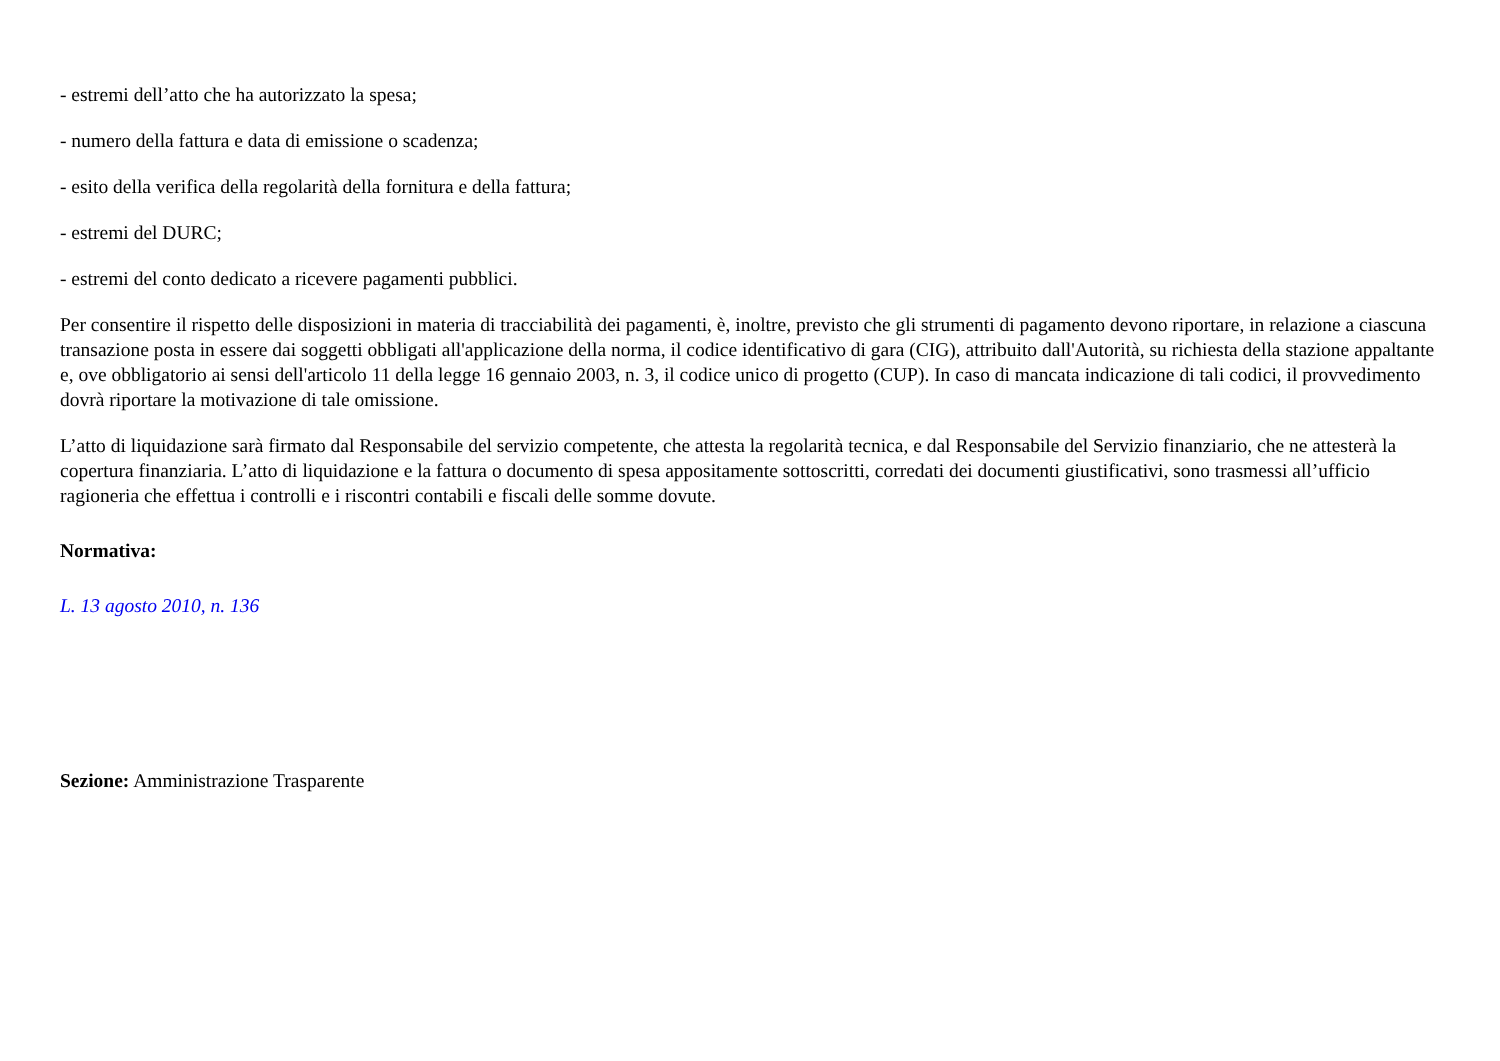- estremi dell’atto che ha autorizzato la spesa;
- numero della fattura e data di emissione o scadenza;
- esito della verifica della regolarità della fornitura e della fattura;
- estremi del DURC;
- estremi del conto dedicato a ricevere pagamenti pubblici.
Per consentire il rispetto delle disposizioni in materia di tracciabilità dei pagamenti, è, inoltre, previsto che gli strumenti di pagamento devono riportare, in relazione a ciascuna transazione posta in essere dai soggetti obbligati all'applicazione della norma, il codice identificativo di gara (CIG), attribuito dall'Autorità, su richiesta della stazione appaltante e, ove obbligatorio ai sensi dell'articolo 11 della legge 16 gennaio 2003, n. 3, il codice unico di progetto (CUP). In caso di mancata indicazione di tali codici, il provvedimento dovrà riportare la motivazione di tale omissione.
L’atto di liquidazione sarà firmato dal Responsabile del servizio competente, che attesta la regolarità tecnica, e dal Responsabile del Servizio finanziario, che ne attesterà la copertura finanziaria. L’atto di liquidazione e la fattura o documento di spesa appositamente sottoscritti, corredati dei documenti giustificativi, sono trasmessi all’ufficio ragioneria che effettua i controlli e i riscontri contabili e fiscali delle somme dovute.
Normativa:
L. 13 agosto 2010, n. 136
Sezione: Amministrazione Trasparente